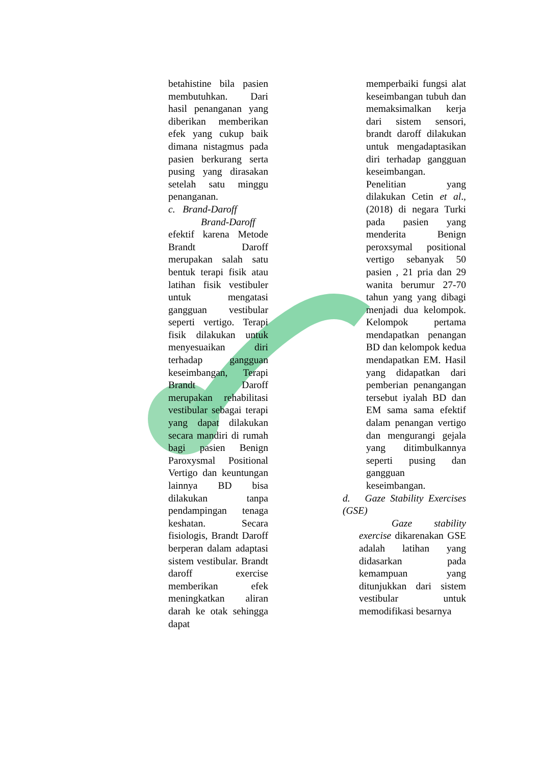betahistine bila pasien membutuhkan. Dari hasil penanganan yang diberikan memberikan efek yang cukup baik dimana nistagmus pada pasien berkurang serta pusing yang dirasakan setelah satu minggu penanganan.
c. Brand-Daroff
Brand-Daroff efektif karena Metode Brandt Daroff merupakan salah satu bentuk terapi fisik atau latihan fisik vestibuler untuk mengatasi gangguan vestibular seperti vertigo. Terapi fisik dilakukan untuk menyesuaikan diri terhadap gangguan keseimbangan, Terapi Brandt Daroff merupakan rehabilitasi vestibular sebagai terapi yang dapat dilakukan secara mandiri di rumah bagi pasien Benign Paroxysmal Positional Vertigo dan keuntungan lainnya BD bisa dilakukan tanpa pendampingan tenaga keshatan. Secara fisiologis, Brandt Daroff berperan dalam adaptasi sistem vestibular. Brandt daroff exercise memberikan efek meningkatkan aliran darah ke otak sehingga dapat
memperbaiki fungsi alat keseimbangan tubuh dan memaksimalkan kerja dari sistem sensori, brandt daroff dilakukan untuk mengadaptasikan diri terhadap gangguan keseimbangan.
Penelitian yang dilakukan Cetin et al., (2018) di negara Turki pada pasien yang menderita Benign peroxsymal positional vertigo sebanyak 50 pasien , 21 pria dan 29 wanita berumur 27-70 tahun yang yang dibagi menjadi dua kelompok. Kelompok pertama mendapatkan penangan BD dan kelompok kedua mendapatkan EM. Hasil yang didapatkan dari pemberian penangangan tersebut iyalah BD dan EM sama sama efektif dalam penangan vertigo dan mengurangi gejala yang ditimbulkannya seperti pusing dan gangguan keseimbangan.
d. Gaze Stability Exercises (GSE)
Gaze stability exercise dikarenakan GSE adalah latihan yang didasarkan pada kemampuan yang ditunjukkan dari sistem vestibular untuk memodifikasi besarnya